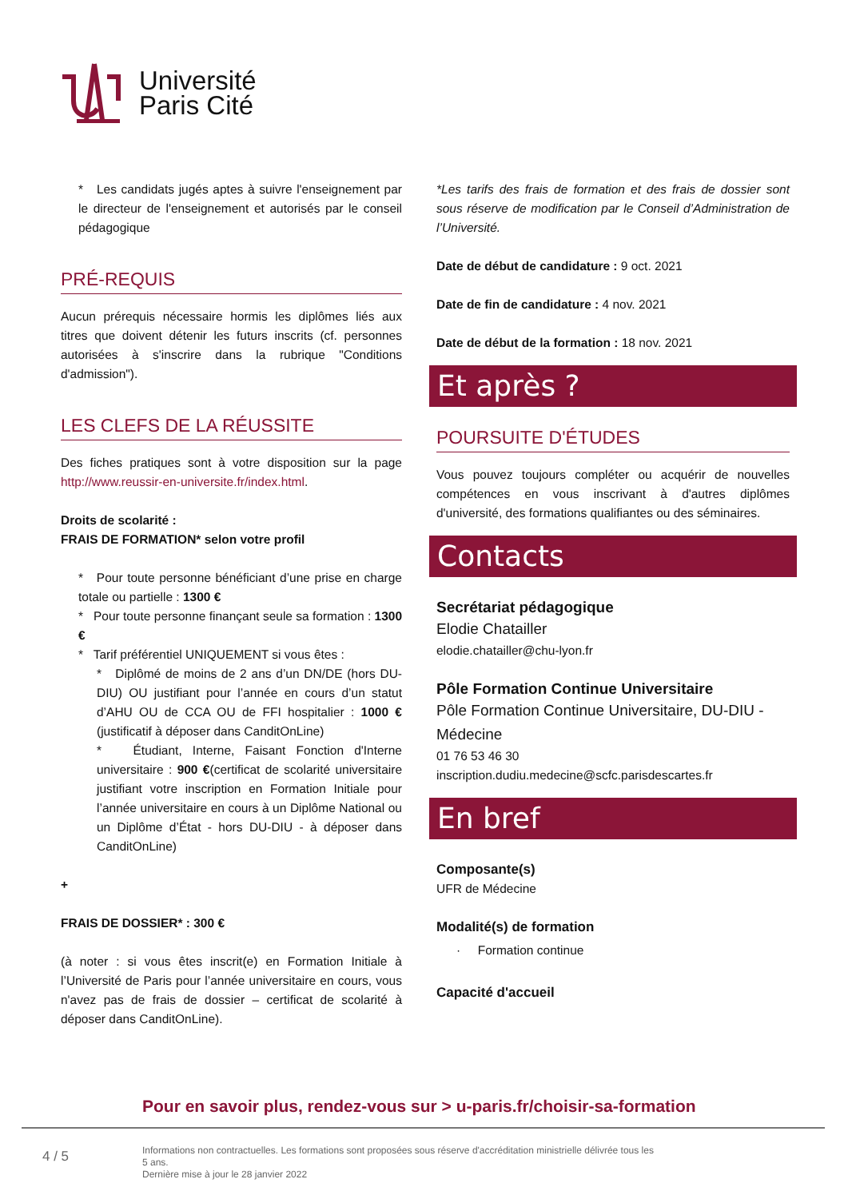Université
Paris Cité
* Les candidats jugés aptes à suivre l'enseignement par le directeur de l'enseignement et autorisés par le conseil pédagogique
PRÉ-REQUIS
Aucun prérequis nécessaire hormis les diplômes liés aux titres que doivent détenir les futurs inscrits (cf. personnes autorisées à s'inscrire dans la rubrique "Conditions d'admission").
LES CLEFS DE LA RÉUSSITE
Des fiches pratiques sont à votre disposition sur la page http://www.reussir-en-universite.fr/index.html.
Droits de scolarité :
FRAIS DE FORMATION* selon votre profil
* Pour toute personne bénéficiant d’une prise en charge totale ou partielle : 1300 €
* Pour toute personne finançant seule sa formation : 1300 €
* Tarif préférentiel UNIQUEMENT si vous êtes :
* Diplômé de moins de 2 ans d’un DN/DE (hors DU-DIU) OU justifiant pour l’année en cours d’un statut d’AHU OU de CCA OU de FFI hospitalier : 1000 € (justificatif à déposer dans CanditOnLine)
* Étudiant, Interne, Faisant Fonction d'Interne universitaire : 900 €(certificat de scolarité universitaire justifiant votre inscription en Formation Initiale pour l’année universitaire en cours à un Diplôme National ou un Diplôme d’État - hors DU-DIU - à déposer dans CanditOnLine)
+
FRAIS DE DOSSIER* : 300 €
(à noter : si vous êtes inscrit(e) en Formation Initiale à l’Université de Paris pour l’année universitaire en cours, vous n'avez pas de frais de dossier – certificat de scolarité à déposer dans CanditOnLine).
*Les tarifs des frais de formation et des frais de dossier sont sous réserve de modification par le Conseil d’Administration de l’Université.
Date de début de candidature : 9 oct. 2021
Date de fin de candidature : 4 nov. 2021
Date de début de la formation : 18 nov. 2021
Et après ?
POURSUITE D'ÉTUDES
Vous pouvez toujours compléter ou acquérir de nouvelles compétences en vous inscrivant à d'autres diplômes d'université, des formations qualifiantes ou des séminaires.
Contacts
Secrétariat pédagogique
Elodie Chatailler
elodie.chatailler@chu-lyon.fr
Pôle Formation Continue Universitaire
Pôle Formation Continue Universitaire, DU-DIU - Médecine
01 76 53 46 30
inscription.dudiu.medecine@scfc.parisdescartes.fr
En bref
Composante(s)
UFR de Médecine
Modalité(s) de formation
· Formation continue
Capacité d'accueil
Pour en savoir plus, rendez-vous sur > u-paris.fr/choisir-sa-formation
4 / 5
Informations non contractuelles. Les formations sont proposées sous réserve d'accréditation ministrielle délivrée tous les 5 ans.
Dernière mise à jour le 28 janvier 2022